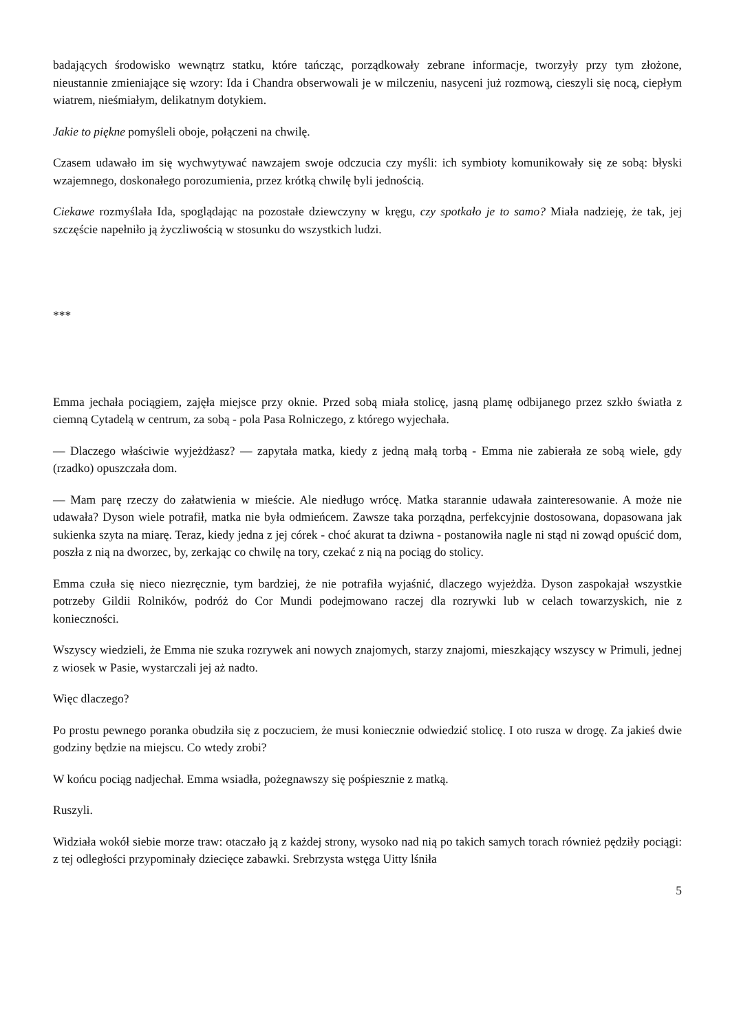badających środowisko wewnątrz statku, które tańcząc, porządkowały zebrane informacje, tworzyły przy tym złożone, nieustannie zmieniające się wzory: Ida i Chandra obserwowali je w milczeniu, nasyceni już rozmową, cieszyli się nocą, ciepłym wiatrem, nieśmiałym, delikatnym dotykiem.
Jakie to piękne pomyśleli oboje, połączeni na chwilę.
Czasem udawało im się wychwytywać nawzajem swoje odczucia czy myśli: ich symbioty komunikowały się ze sobą: błyski wzajemnego, doskonałego porozumienia, przez krótką chwilę byli jednością.
Ciekawe rozmyślała Ida, spoglądając na pozostałe dziewczyny w kręgu, czy spotkało je to samo? Miała nadzieję, że tak, jej szczęście napełniło ją życzliwością w stosunku do wszystkich ludzi.
***
Emma jechała pociągiem, zajęła miejsce przy oknie. Przed sobą miała stolicę, jasną plamę odbijanego przez szkło światła z ciemną Cytadelą w centrum, za sobą - pola Pasa Rolniczego, z którego wyjechała.
— Dlaczego właściwie wyjeżdżasz? — zapytała matka, kiedy z jedną małą torbą - Emma nie zabierała ze sobą wiele, gdy (rzadko) opuszczała dom.
— Mam parę rzeczy do załatwienia w mieście. Ale niedługo wrócę. Matka starannie udawała zainteresowanie. A może nie udawała? Dyson wiele potrafił, matka nie była odmieńcem. Zawsze taka porządna, perfekcyjnie dostosowana, dopasowana jak sukienka szyta na miarę. Teraz, kiedy jedna z jej córek - choć akurat ta dziwna - postanowiła nagle ni stąd ni zowąd opuścić dom, poszła z nią na dworzec, by, zerkając co chwilę na tory, czekać z nią na pociąg do stolicy.
Emma czuła się nieco niezręcznie, tym bardziej, że nie potrafiła wyjaśnić, dlaczego wyjeżdża. Dyson zaspokajał wszystkie potrzeby Gildii Rolników, podróż do Cor Mundi podejmowano raczej dla rozrywki lub w celach towarzyskich, nie z konieczności.
Wszyscy wiedzieli, że Emma nie szuka rozrywek ani nowych znajomych, starzy znajomi, mieszkający wszyscy w Primuli, jednej z wiosek w Pasie, wystarczali jej aż nadto.
Więc dlaczego?
Po prostu pewnego poranka obudziła się z poczuciem, że musi koniecznie odwiedzić stolicę. I oto rusza w drogę. Za jakieś dwie godziny będzie na miejscu. Co wtedy zrobi?
W końcu pociąg nadjechał. Emma wsiadła, pożegnawszy się pośpiesznie z matką.
Ruszyli.
Widziała wokół siebie morze traw: otaczało ją z każdej strony, wysoko nad nią po takich samych torach również pędziły pociągi: z tej odległości przypominały dziecięce zabawki. Srebrzysta wstęga Uitty lśniła
5